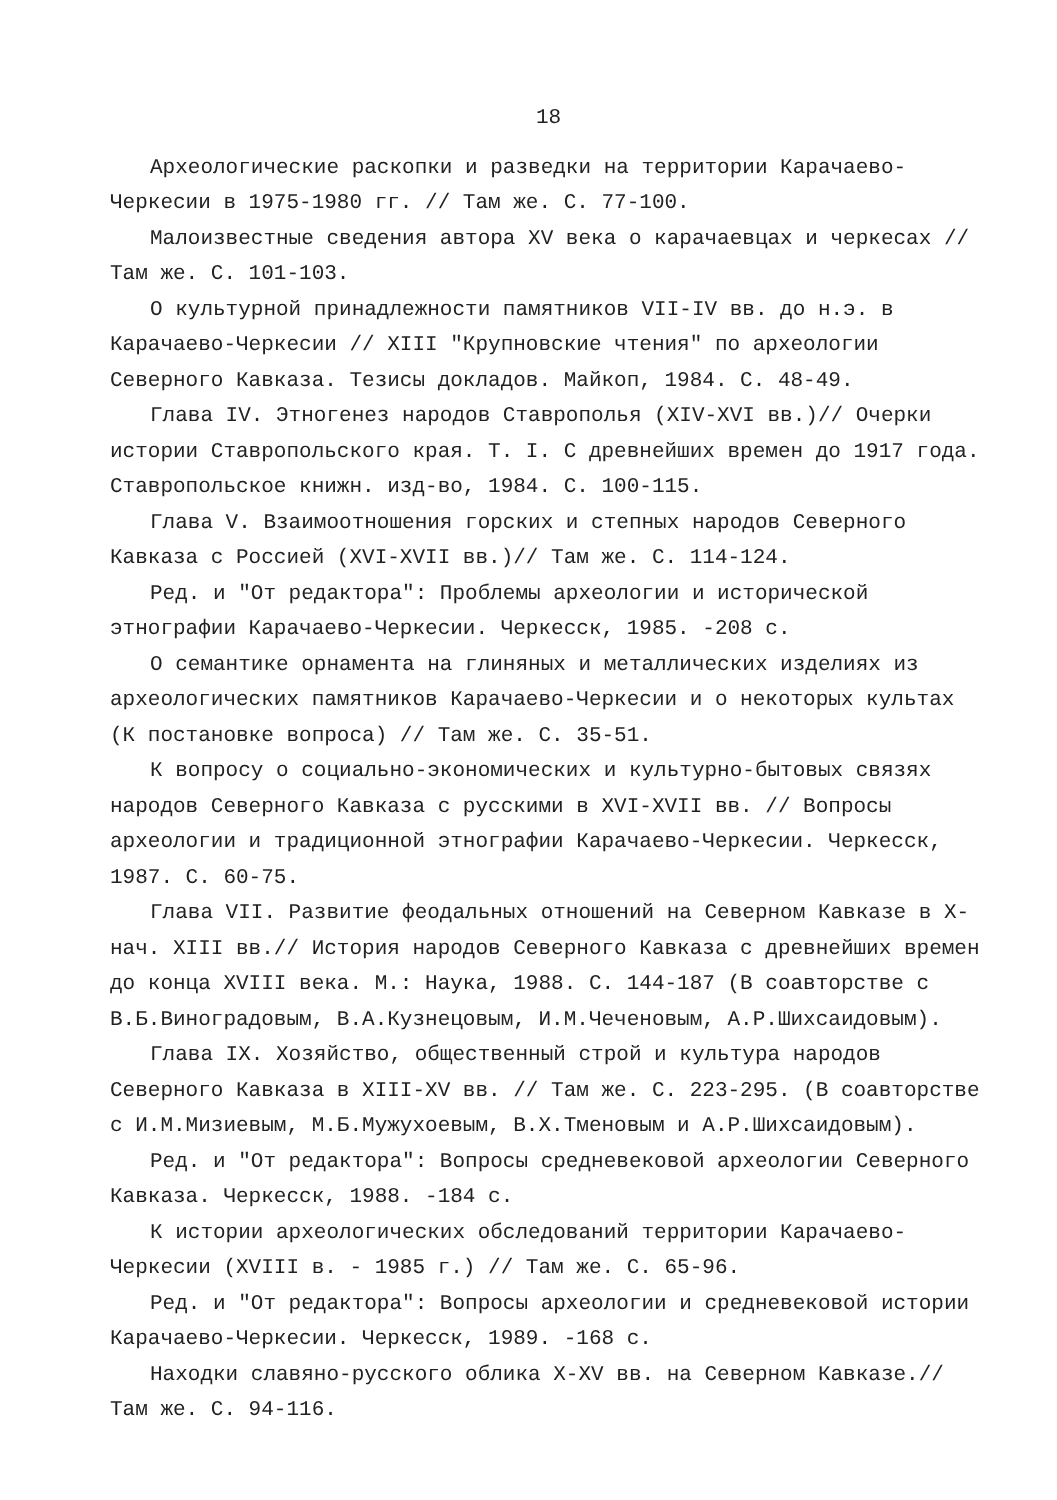18
Археологические раскопки и разведки на территории Карачаево-Черкесии в 1975-1980 гг. // Там же. С. 77-100.
Малоизвестные сведения автора XV века о карачаевцах и черкесах // Там же. С. 101-103.
О культурной принадлежности памятников VII-IV вв. до н.э. в Карачаево-Черкесии // XIII "Крупновские чтения" по археологии Северного Кавказа. Тезисы докладов. Майкоп, 1984. С. 48-49.
Глава IV. Этногенез народов Ставрополья (XIV-XVI вв.)// Очерки истории Ставропольского края. Т. I. С древнейших времен до 1917 года. Ставропольское книжн. изд-во, 1984. С. 100-115.
Глава V. Взаимоотношения горских и степных народов Северного Кавказа с Россией (XVI-XVII вв.)// Там же. С. 114-124.
Ред. и "От редактора": Проблемы археологии и исторической этнографии Карачаево-Черкесии. Черкесск, 1985. -208 с.
О семантике орнамента на глиняных и металлических изделиях из археологических памятников Карачаево-Черкесии и о некоторых культах (К постановке вопроса) // Там же. С. 35-51.
К вопросу о социально-экономических и культурно-бытовых связях народов Северного Кавказа с русскими в XVI-XVII вв. // Вопросы археологии и традиционной этнографии Карачаево-Черкесии. Черкесск, 1987. С. 60-75.
Глава VII. Развитие феодальных отношений на Северном Кавказе в X-нач. XIII вв.// История народов Северного Кавказа с древнейших времен до конца XVIII века. М.: Наука, 1988. С. 144-187 (В соавторстве с В.Б.Виноградовым, В.А.Кузнецовым, И.М.Чеченовым, А.Р.Шихсаидовым).
Глава IX. Хозяйство, общественный строй и культура народов Северного Кавказа в XIII-XV вв. // Там же. С. 223-295. (В соавторстве с И.М.Мизиевым, М.Б.Мужухоевым, В.Х.Тменовым и А.Р.Шихсаидовым).
Ред. и "От редактора": Вопросы средневековой археологии Северного Кавказа. Черкесск, 1988. -184 с.
К истории археологических обследований территории Карачаево-Черкесии (XVIII в. - 1985 г.) // Там же. С. 65-96.
Ред. и "От редактора": Вопросы археологии и средневековой истории Карачаево-Черкесии. Черкесск, 1989. -168 с.
Находки славяно-русского облика X-XV вв. на Северном Кавказе.// Там же. С. 94-116.